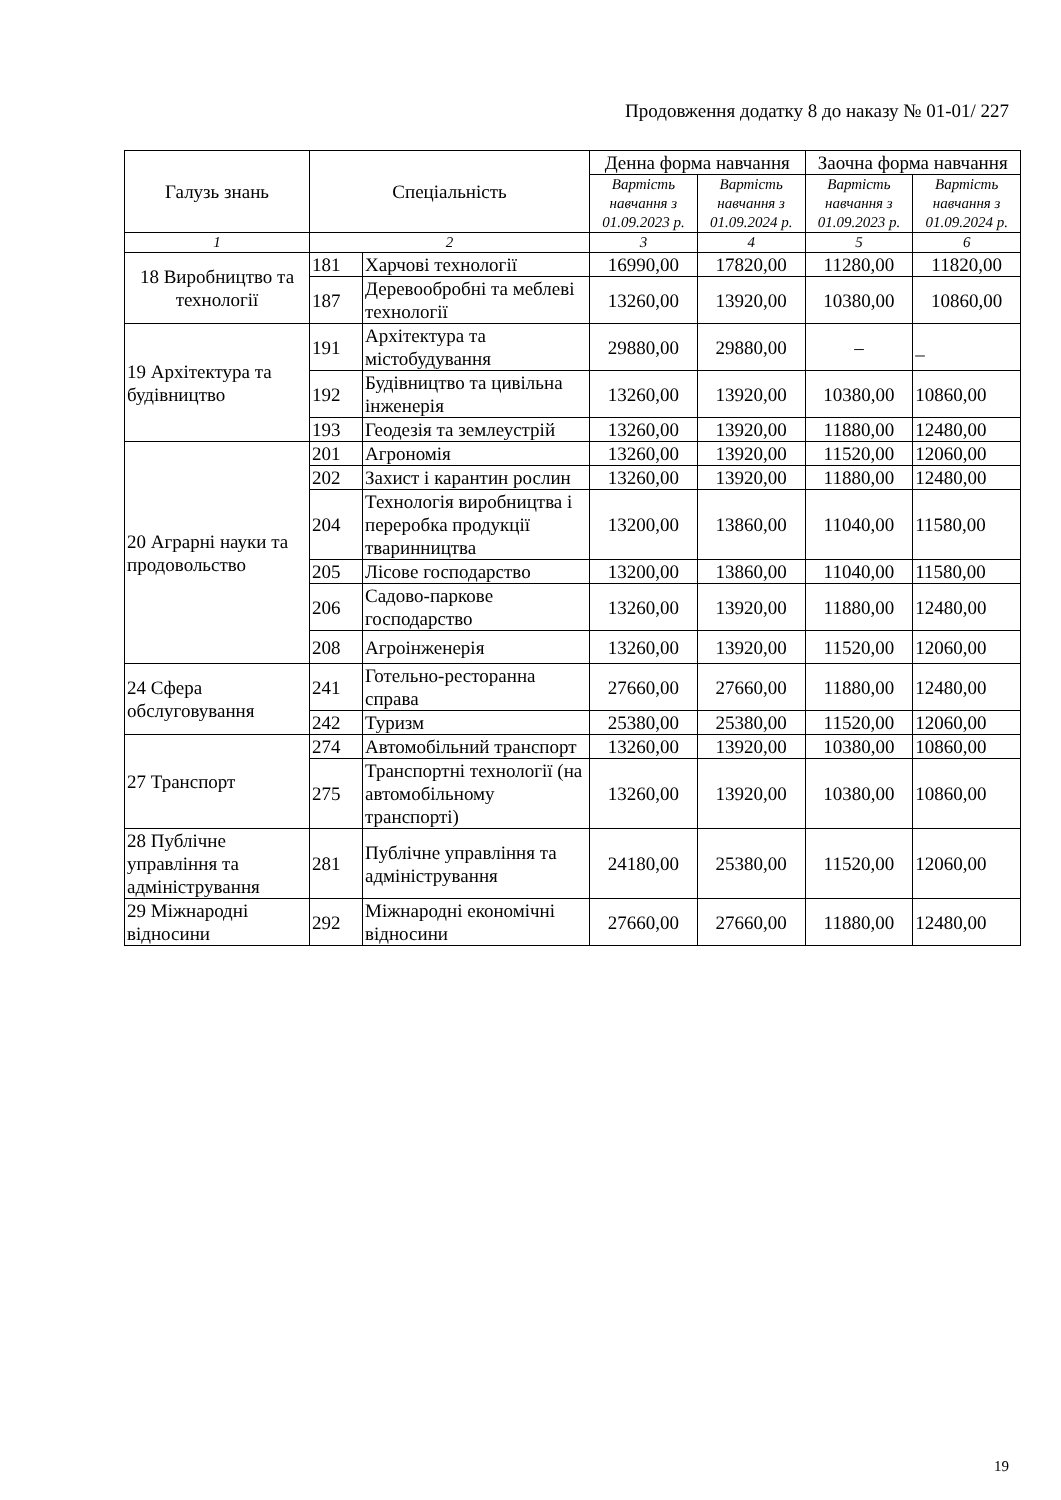Продовження додатку 8 до наказу № 01-01/ 227
| Галузь знань | Спеціальність | | Денна форма навчання | | Заочна форма навчання | |
| --- | --- | --- | --- | --- | --- | --- |
| | | | Вартість навчання з 01.09.2023 р. | Вартість навчання з 01.09.2024 р. | Вартість навчання з 01.09.2023 р. | Вартість навчання з 01.09.2024 р. |
| 1 | 2 | | 3 | 4 | 5 | 6 |
| 18 Виробництво та технології | 181 | Харчові технології | 16990,00 | 17820,00 | 11280,00 | 11820,00 |
| | 187 | Деревообробні та меблеві технології | 13260,00 | 13920,00 | 10380,00 | 10860,00 |
| 19 Архітектура та будівництво | 191 | Архітектура та містобудування | 29880,00 | 29880,00 | – | _ |
| | 192 | Будівництво та цивільна інженерія | 13260,00 | 13920,00 | 10380,00 | 10860,00 |
| | 193 | Геодезія та землеустрій | 13260,00 | 13920,00 | 11880,00 | 12480,00 |
| 20 Аграрні науки та продовольство | 201 | Агрономія | 13260,00 | 13920,00 | 11520,00 | 12060,00 |
| | 202 | Захист і карантин рослин | 13260,00 | 13920,00 | 11880,00 | 12480,00 |
| | 204 | Технологія виробництва і переробка продукції тваринництва | 13200,00 | 13860,00 | 11040,00 | 11580,00 |
| | 205 | Лісове господарство | 13200,00 | 13860,00 | 11040,00 | 11580,00 |
| | 206 | Садово-паркове господарство | 13260,00 | 13920,00 | 11880,00 | 12480,00 |
| | 208 | Агроінженерія | 13260,00 | 13920,00 | 11520,00 | 12060,00 |
| 24 Сфера обслуговування | 241 | Готельно-ресторанна справа | 27660,00 | 27660,00 | 11880,00 | 12480,00 |
| | 242 | Туризм | 25380,00 | 25380,00 | 11520,00 | 12060,00 |
| 27 Транспорт | 274 | Автомобільний транспорт | 13260,00 | 13920,00 | 10380,00 | 10860,00 |
| | 275 | Транспортні технології (на автомобільному транспорті) | 13260,00 | 13920,00 | 10380,00 | 10860,00 |
| 28 Публічне управління та адміністрування | 281 | Публічне управління та адміністрування | 24180,00 | 25380,00 | 11520,00 | 12060,00 |
| 29 Міжнародні відносини | 292 | Міжнародні економічні відносини | 27660,00 | 27660,00 | 11880,00 | 12480,00 |
19